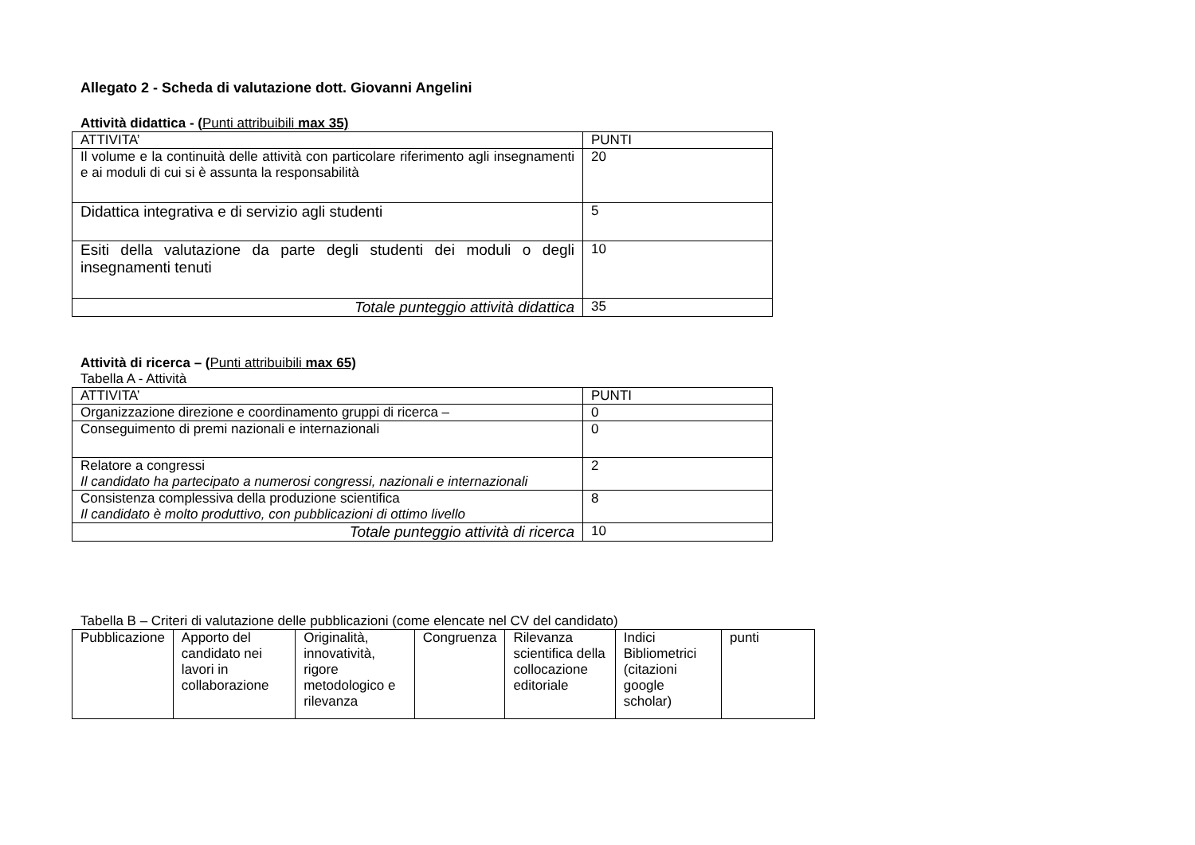Allegato 2 - Scheda di valutazione dott. Giovanni Angelini
Attività didattica - (Punti attribuibili max 35)
| ATTIVITA’ | PUNTI |
| --- | --- |
| Il volume e la continuità delle attività con particolare riferimento agli insegnamenti e ai moduli di cui si è assunta la responsabilità | 20 |
| Didattica integrativa e di servizio agli studenti | 5 |
| Esiti della valutazione da parte degli studenti dei moduli o degli insegnamenti tenuti | 10 |
| Totale punteggio attività didattica | 35 |
Attività di ricerca – (Punti attribuibili max 65)
Tabella A - Attività
| ATTIVITA’ | PUNTI |
| --- | --- |
| Organizzazione direzione e coordinamento gruppi di ricerca – | 0 |
| Conseguimento di premi nazionali e internazionali | 0 |
| Relatore a congressi Il candidato ha partecipato a numerosi congressi, nazionali e internazionali | 2 |
| Consistenza complessiva della produzione scientifica Il candidato è molto produttivo, con pubblicazioni di ottimo livello | 8 |
| Totale punteggio attività di ricerca | 10 |
Tabella B – Criteri di valutazione delle pubblicazioni (come elencate nel CV del candidato)
| Pubblicazione | Apporto del candidato nei lavori in collaborazione | Originalità, innovatività, rigore metodologico e rilevanza | Congruenza | Rilevanza scientifica della collocazione editoriale | Indici Bibliometrici (citazioni google scholar) | punti |